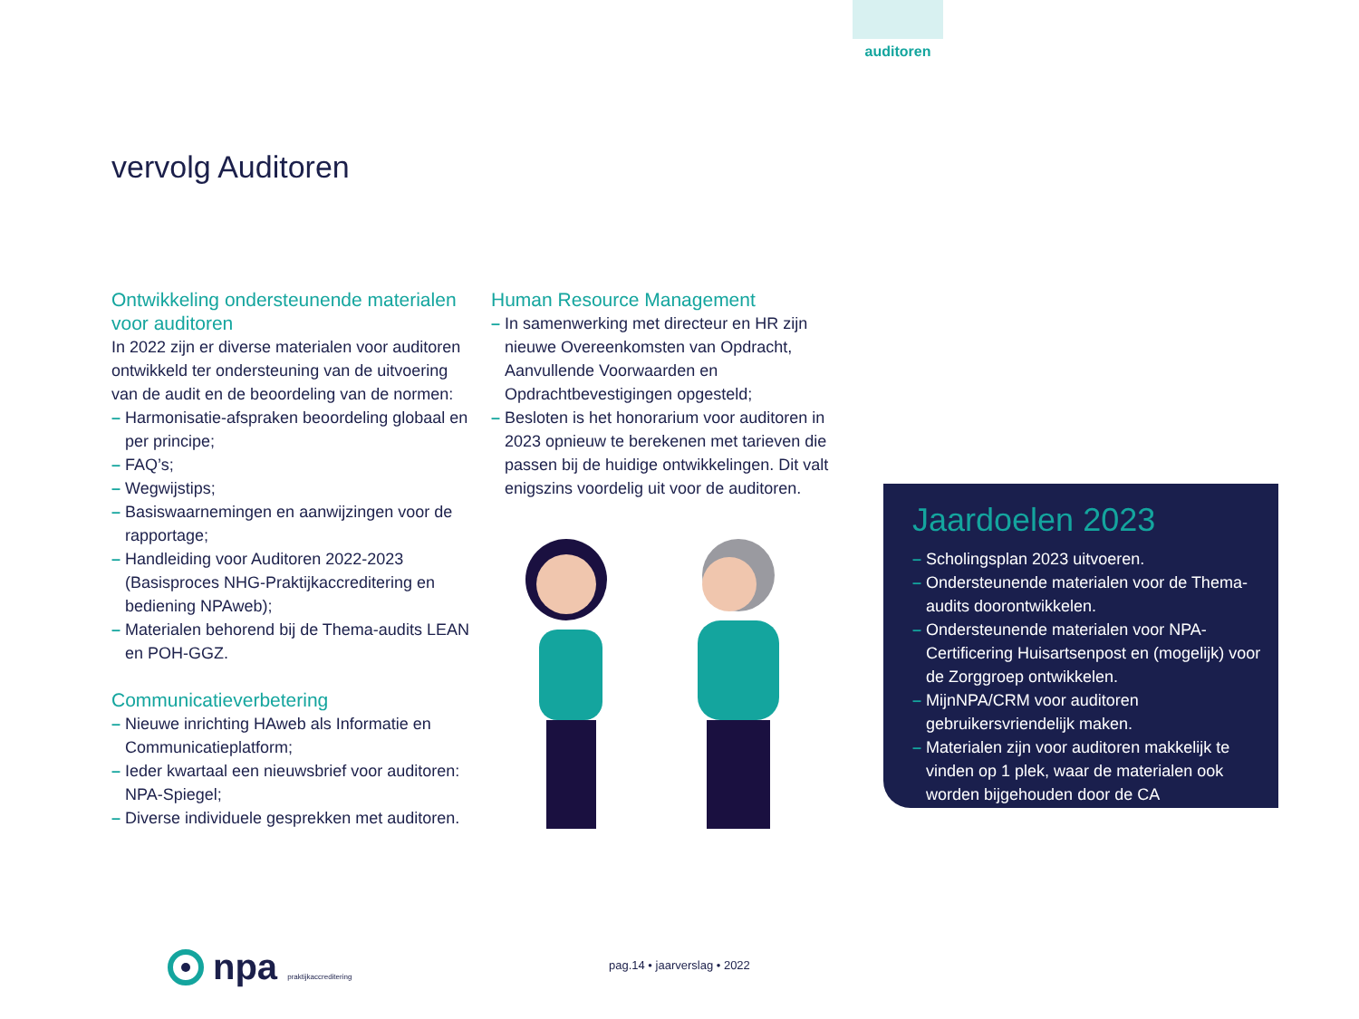auditoren
vervolg Auditoren
Ontwikkeling ondersteunende materialen voor auditoren
In 2022 zijn er diverse materialen voor auditoren ontwikkeld ter ondersteuning van de uitvoering van de audit en de beoordeling van de normen:
– Harmonisatie-afspraken beoordeling globaal en per principe;
– FAQ’s;
– Wegwijstips;
– Basiswaarnemingen en aanwijzingen voor de rapportage;
– Handleiding voor Auditoren 2022-2023 (Basisproces NHG-Praktijkaccreditering en bediening NPAweb);
– Materialen behorend bij de Thema-audits LEAN en POH-GGZ.
Communicatieverbetering
– Nieuwe inrichting HAweb als Informatie en Communicatieplatform;
– Ieder kwartaal een nieuwsbrief voor auditoren: NPA-Spiegel;
– Diverse individuele gesprekken met auditoren.
Human Resource Management
– In samenwerking met directeur en HR zijn nieuwe Overeenkomsten van Opdracht, Aanvullende Voorwaarden en Opdrachtbevestigingen opgesteld;
– Besloten is het honorarium voor auditoren in 2023 opnieuw te berekenen met tarieven die passen bij de huidige ontwikkelingen. Dit valt enigszins voordelig uit voor de auditoren.
Jaardoelen 2023
– Scholingsplan 2023 uitvoeren.
– Ondersteunende materialen voor de Thema-audits doorontwikkelen.
– Ondersteunende materialen voor NPA-Certificering Huisartsenpost en (mogelijk) voor de Zorggroep ontwikkelen.
– MijnNPA/CRM voor auditoren gebruikersvriendelijk maken.
– Materialen zijn voor auditoren makkelijk te vinden op 1 plek, waar de materialen ook worden bijgehouden door de CA
npa praktijkaccreditering pag.14 • jaarverslag • 2022